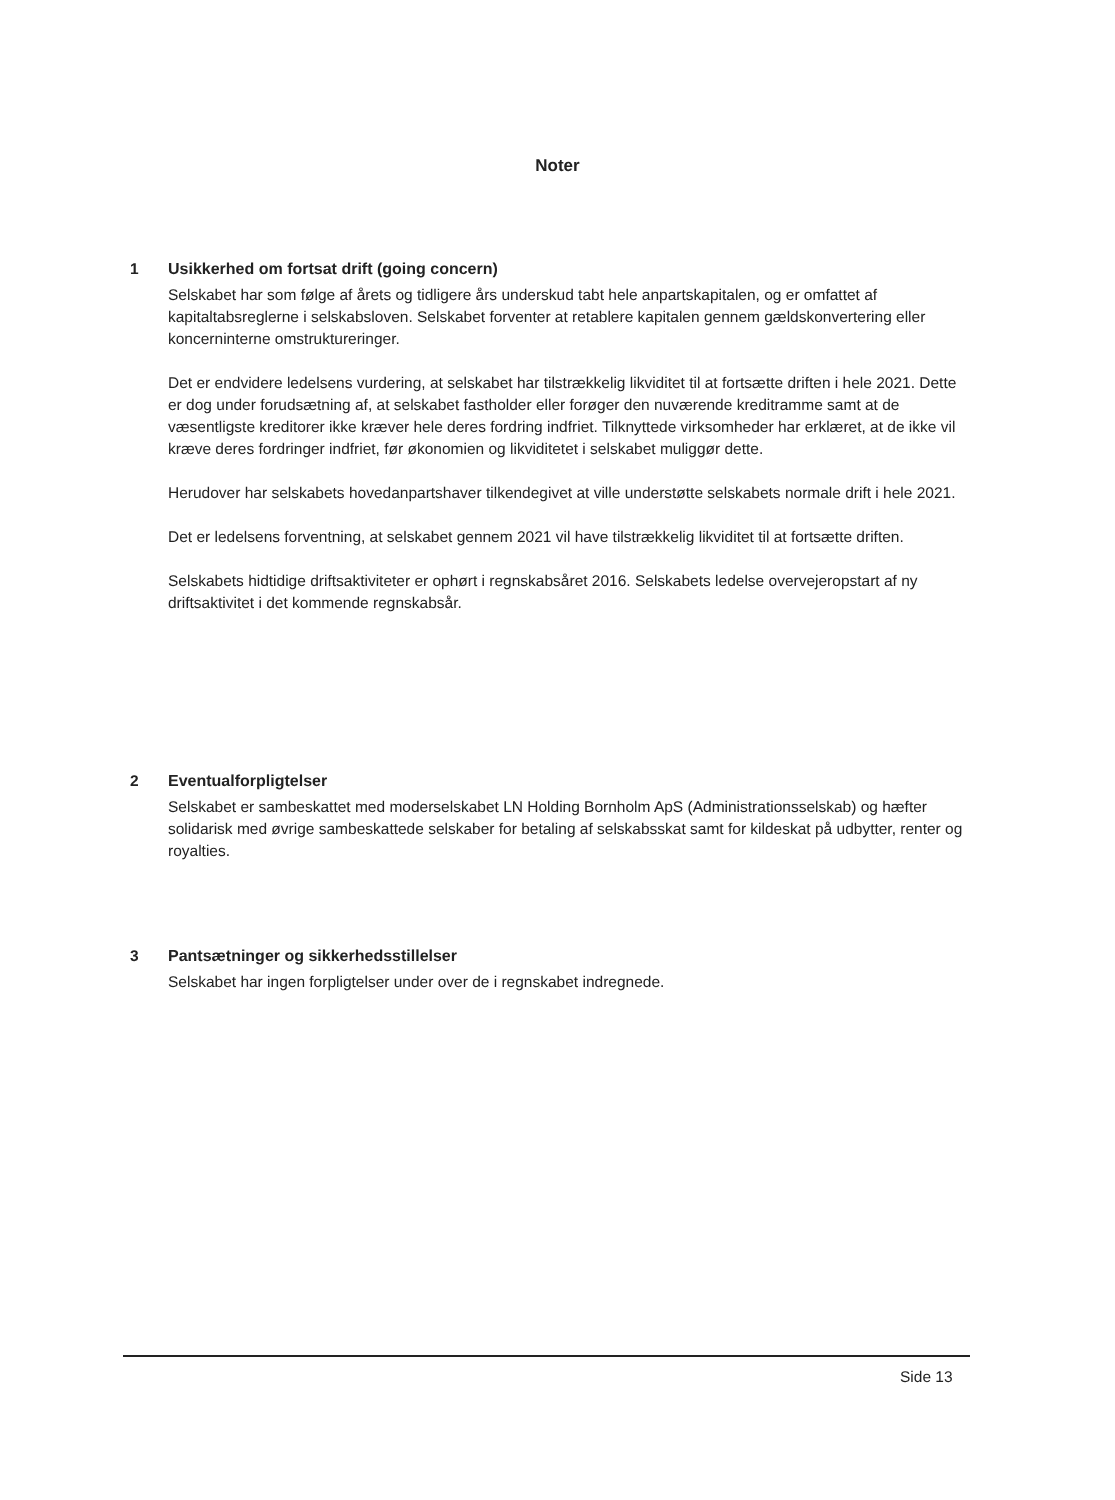Noter
1
Usikkerhed om fortsat drift (going concern)
Selskabet har som følge af årets og tidligere års underskud tabt hele anpartskapitalen, og er omfattet af kapitaltabsreglerne i selskabsloven. Selskabet forventer at retablere kapitalen gennem gældskonvertering eller koncerninterne omstruktureringer.
Det er endvidere ledelsens vurdering, at selskabet har tilstrækkelig likviditet til at fortsætte driften i hele 2021. Dette er dog under forudsætning af, at selskabet fastholder eller forøger den nuværende kreditramme samt at de væsentligste kreditorer ikke kræver hele deres fordring indfriet. Tilknyttede virksomheder har erklæret, at de ikke vil kræve deres fordringer indfriet, før økonomien og likviditetet i selskabet muliggør dette.
Herudover har selskabets hovedanpartshaver tilkendegivet at ville understøtte selskabets normale drift i hele 2021.
Det er ledelsens forventning, at selskabet gennem 2021 vil have tilstrækkelig likviditet til at fortsætte driften.
Selskabets hidtidige driftsaktiviteter er ophørt i regnskabsåret 2016. Selskabets ledelse overvejeropstart af ny driftsaktivitet i det kommende regnskabsår.
2
Eventualforpligtelser
Selskabet er sambeskattet med moderselskabet LN Holding Bornholm ApS (Administrationsselskab) og hæfter solidarisk med øvrige sambeskattede selskaber for betaling af selskabsskat samt for kildeskat på udbytter, renter og royalties.
3
Pantsætninger og sikkerhedsstillelser
Selskabet har ingen forpligtelser under over de i regnskabet indregnede.
Side 13